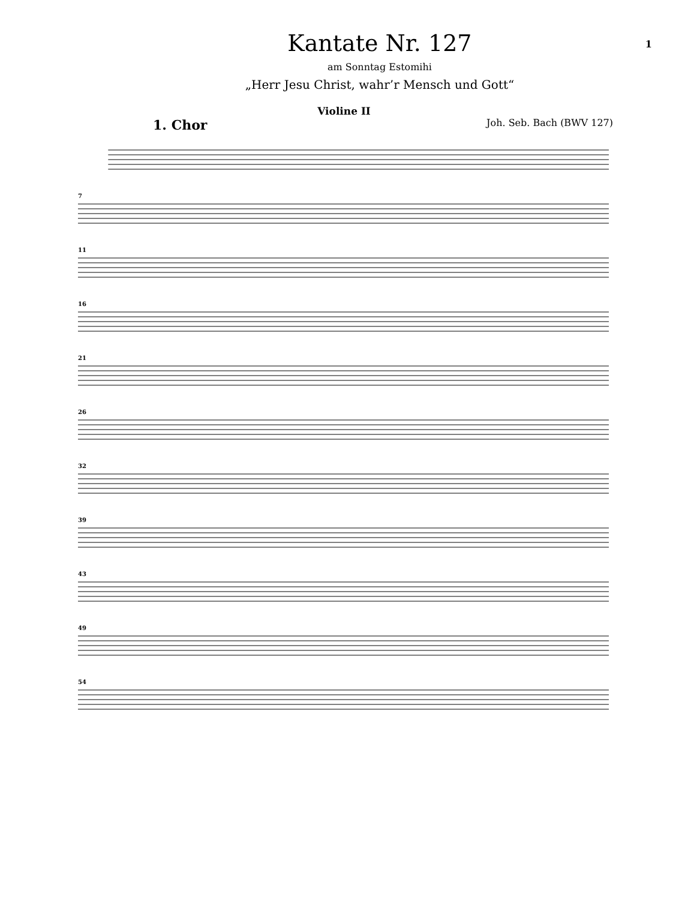Kantate Nr. 127
am Sonntag Estomihi
„Herr Jesu Christ, wahr’r Mensch und Gott“
1
Violine II
1. Chor Joh. Seb. Bach (BWV 127)
7
11
16
21
26
32
39
43
49
54